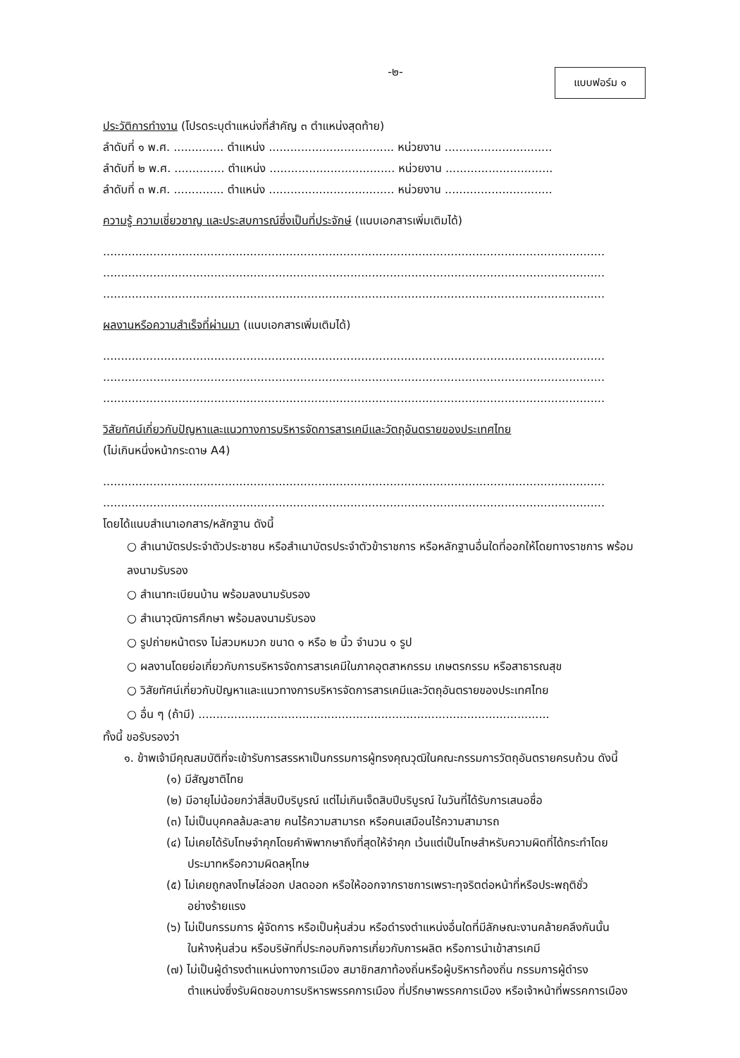-๒-
แบบฟอร์ม ๑
ประวัติการทำงาน (โปรดระบุตำแหน่งที่สำคัญ ๓ ตำแหน่งสุดท้าย)
ลำดับที่ ๑ พ.ศ. .............. ตำแหน่ง ................................... หน่วยงาน ..............................
ลำดับที่ ๒ พ.ศ. .............. ตำแหน่ง ................................... หน่วยงาน ..............................
ลำดับที่ ๓ พ.ศ. .............. ตำแหน่ง ................................... หน่วยงาน ..............................
ความรู้ ความเชี่ยวชาญ และประสบการณ์ซึ่งเป็นที่ประจักษ์ (แนบเอกสารเพิ่มเติมได้)
............................................................................................................................................
............................................................................................................................................
............................................................................................................................................
ผลงานหรือความสำเร็จที่ผ่านมา (แนบเอกสารเพิ่มเติมได้)
............................................................................................................................................
............................................................................................................................................
............................................................................................................................................
วิสัยทัศน์เกี่ยวกับปัญหาและแนวทางการบริหารจัดการสารเคมีและวัตถุอันตรายของประเทศไทย
(ไม่เกินหนึ่งหน้ากระดาษ A4)
............................................................................................................................................
............................................................................................................................................
โดยได้แนบสำเนาเอกสาร/หลักฐาน ดังนี้
○ สำเนาบัตรประจำตัวประชาชน หรือสำเนาบัตรประจำตัวข้าราชการ หรือหลักฐานอื่นใดที่ออกให้โดยทางราชการ พร้อมลงนามรับรอง
○ สำเนาทะเบียนบ้าน พร้อมลงนามรับรอง
○ สำเนาวุฒิการศึกษา พร้อมลงนามรับรอง
○ รูปถ่ายหน้าตรง ไม่สวมหมวก ขนาด ๑ หรือ ๒ นิ้ว จำนวน ๑ รูป
○ ผลงานโดยย่อเกี่ยวกับการบริหารจัดการสารเคมีในภาคอุตสาหกรรม เกษตรกรรม หรือสาธารณสุข
○ วิสัยทัศน์เกี่ยวกับปัญหาและแนวทางการบริหารจัดการสารเคมีและวัตถุอันตรายของประเทศไทย
○ อื่น ๆ (ถ้ามี) ..................................................................................................
ทั้งนี้ ขอรับรองว่า
๑. ข้าพเจ้ามีคุณสมบัติที่จะเข้ารับการสรรหาเป็นกรรมการผู้ทรงคุณวุฒิในคณะกรรมการวัตถุอันตรายครบถ้วน ดังนี้
(๑) มีสัญชาติไทย
(๒) มีอายุไม่น้อยกว่าสี่สิบปีบริบูรณ์ แต่ไม่เกินเจ็ดสิบปีบริบูรณ์ ในวันที่ได้รับการเสนอชื่อ
(๓) ไม่เป็นบุคคลล้มละลาย คนไร้ความสามารถ หรือคนเสมือนไร้ความสามารถ
(๔) ไม่เคยได้รับโทษจำคุกโดยคำพิพากษาถึงที่สุดให้จำคุก เว้นแต่เป็นโทษสำหรับความผิดที่ได้กระทำโดย
ประมาทหรือความผิดลหุโทษ
(๕) ไม่เคยถูกลงโทษไล่ออก ปลดออก หรือให้ออกจากราชการเพราะทุจริตต่อหน้าที่หรือประพฤติชั่ว
อย่างร้ายแรง
(๖) ไม่เป็นกรรมการ ผู้จัดการ หรือเป็นหุ้นส่วน หรือดำรงตำแหน่งอื่นใดที่มีลักษณะงานคล้ายคลึงกันนั้น
ในห้างหุ้นส่วน หรือบริษัทที่ประกอบกิจการเกี่ยวกับการผลิต หรือการนำเข้าสารเคมี
(๗) ไม่เป็นผู้ดำรงตำแหน่งทางการเมือง สมาชิกสภาท้องถิ่นหรือผู้บริหารท้องถิ่น กรรมการผู้ดำรง
ตำแหน่งซึ่งรับผิดชอบการบริหารพรรคการเมือง ที่ปรึกษาพรรคการเมือง หรือเจ้าหน้าที่พรรคการเมือง